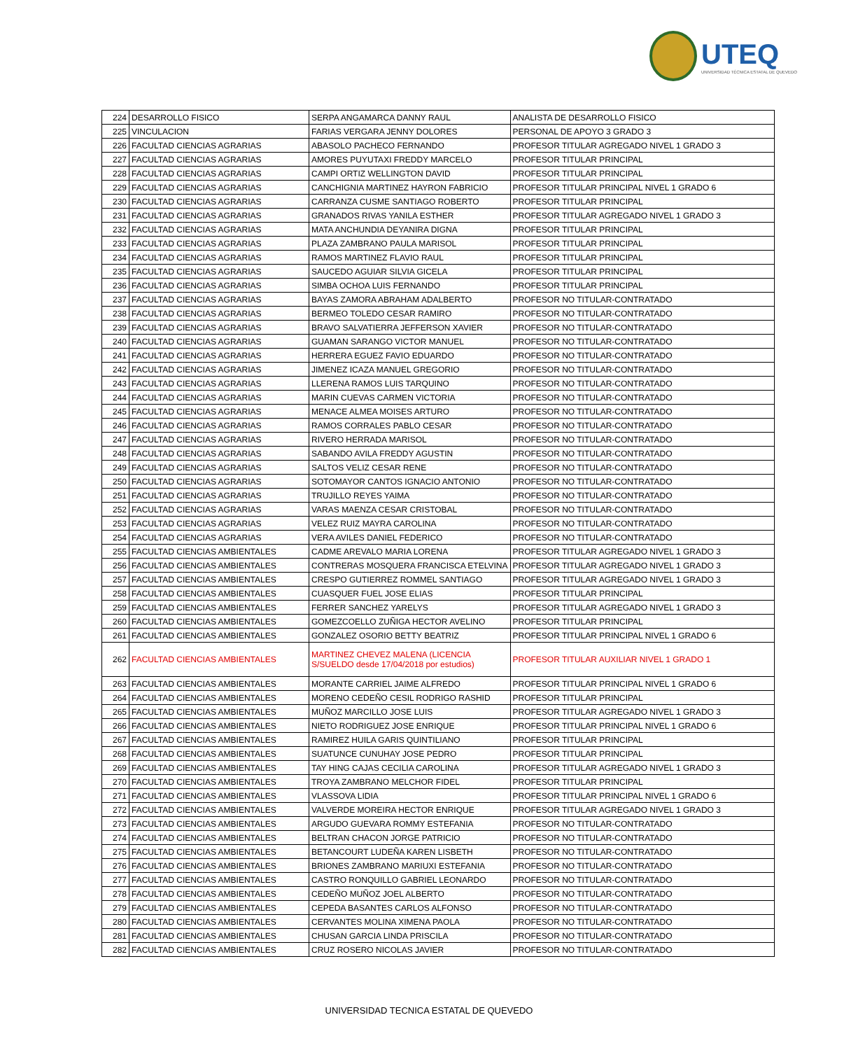UTEQ
UNIVERSIDAD TÉCNICA ESTATAL DE QUEVEDO
| 224 | DESARROLLO FISICO | SERPA ANGAMARCA DANNY RAUL | ANALISTA DE DESARROLLO FISICO |
| 225 | VINCULACION | FARIAS VERGARA JENNY DOLORES | PERSONAL DE APOYO 3 GRADO 3 |
| 226 | FACULTAD CIENCIAS AGRARIAS | ABASOLO PACHECO FERNANDO | PROFESOR TITULAR AGREGADO NIVEL 1 GRADO 3 |
| 227 | FACULTAD CIENCIAS AGRARIAS | AMORES PUYUTAXI FREDDY MARCELO | PROFESOR TITULAR PRINCIPAL |
| 228 | FACULTAD CIENCIAS AGRARIAS | CAMPI ORTIZ WELLINGTON DAVID | PROFESOR TITULAR PRINCIPAL |
| 229 | FACULTAD CIENCIAS AGRARIAS | CANCHIGNIA MARTINEZ HAYRON FABRICIO | PROFESOR TITULAR PRINCIPAL NIVEL 1 GRADO 6 |
| 230 | FACULTAD CIENCIAS AGRARIAS | CARRANZA CUSME SANTIAGO ROBERTO | PROFESOR TITULAR PRINCIPAL |
| 231 | FACULTAD CIENCIAS AGRARIAS | GRANADOS RIVAS YANILA ESTHER | PROFESOR TITULAR AGREGADO NIVEL 1 GRADO 3 |
| 232 | FACULTAD CIENCIAS AGRARIAS | MATA ANCHUNDIA DEYANIRA DIGNA | PROFESOR TITULAR PRINCIPAL |
| 233 | FACULTAD CIENCIAS AGRARIAS | PLAZA ZAMBRANO PAULA MARISOL | PROFESOR TITULAR PRINCIPAL |
| 234 | FACULTAD CIENCIAS AGRARIAS | RAMOS MARTINEZ FLAVIO RAUL | PROFESOR TITULAR PRINCIPAL |
| 235 | FACULTAD CIENCIAS AGRARIAS | SAUCEDO AGUIAR SILVIA GICELA | PROFESOR TITULAR PRINCIPAL |
| 236 | FACULTAD CIENCIAS AGRARIAS | SIMBA OCHOA LUIS FERNANDO | PROFESOR TITULAR PRINCIPAL |
| 237 | FACULTAD CIENCIAS AGRARIAS | BAYAS ZAMORA ABRAHAM ADALBERTO | PROFESOR NO TITULAR-CONTRATADO |
| 238 | FACULTAD CIENCIAS AGRARIAS | BERMEO TOLEDO CESAR RAMIRO | PROFESOR NO TITULAR-CONTRATADO |
| 239 | FACULTAD CIENCIAS AGRARIAS | BRAVO SALVATIERRA JEFFERSON XAVIER | PROFESOR NO TITULAR-CONTRATADO |
| 240 | FACULTAD CIENCIAS AGRARIAS | GUAMAN SARANGO VICTOR MANUEL | PROFESOR NO TITULAR-CONTRATADO |
| 241 | FACULTAD CIENCIAS AGRARIAS | HERRERA EGUEZ FAVIO EDUARDO | PROFESOR NO TITULAR-CONTRATADO |
| 242 | FACULTAD CIENCIAS AGRARIAS | JIMENEZ ICAZA MANUEL GREGORIO | PROFESOR NO TITULAR-CONTRATADO |
| 243 | FACULTAD CIENCIAS AGRARIAS | LLERENA RAMOS LUIS TARQUINO | PROFESOR NO TITULAR-CONTRATADO |
| 244 | FACULTAD CIENCIAS AGRARIAS | MARIN CUEVAS CARMEN VICTORIA | PROFESOR NO TITULAR-CONTRATADO |
| 245 | FACULTAD CIENCIAS AGRARIAS | MENACE ALMEA MOISES ARTURO | PROFESOR NO TITULAR-CONTRATADO |
| 246 | FACULTAD CIENCIAS AGRARIAS | RAMOS CORRALES PABLO CESAR | PROFESOR NO TITULAR-CONTRATADO |
| 247 | FACULTAD CIENCIAS AGRARIAS | RIVERO HERRADA MARISOL | PROFESOR NO TITULAR-CONTRATADO |
| 248 | FACULTAD CIENCIAS AGRARIAS | SABANDO AVILA FREDDY AGUSTIN | PROFESOR NO TITULAR-CONTRATADO |
| 249 | FACULTAD CIENCIAS AGRARIAS | SALTOS VELIZ CESAR RENE | PROFESOR NO TITULAR-CONTRATADO |
| 250 | FACULTAD CIENCIAS AGRARIAS | SOTOMAYOR CANTOS IGNACIO ANTONIO | PROFESOR NO TITULAR-CONTRATADO |
| 251 | FACULTAD CIENCIAS AGRARIAS | TRUJILLO REYES YAIMA | PROFESOR NO TITULAR-CONTRATADO |
| 252 | FACULTAD CIENCIAS AGRARIAS | VARAS MAENZA CESAR CRISTOBAL | PROFESOR NO TITULAR-CONTRATADO |
| 253 | FACULTAD CIENCIAS AGRARIAS | VELEZ RUIZ MAYRA CAROLINA | PROFESOR NO TITULAR-CONTRATADO |
| 254 | FACULTAD CIENCIAS AGRARIAS | VERA AVILES DANIEL FEDERICO | PROFESOR NO TITULAR-CONTRATADO |
| 255 | FACULTAD CIENCIAS AMBIENTALES | CADME AREVALO MARIA LORENA | PROFESOR TITULAR AGREGADO NIVEL 1 GRADO 3 |
| 256 | FACULTAD CIENCIAS AMBIENTALES | CONTRERAS MOSQUERA FRANCISCA ETELVINA | PROFESOR TITULAR AGREGADO NIVEL 1 GRADO 3 |
| 257 | FACULTAD CIENCIAS AMBIENTALES | CRESPO GUTIERREZ ROMMEL SANTIAGO | PROFESOR TITULAR AGREGADO NIVEL 1 GRADO 3 |
| 258 | FACULTAD CIENCIAS AMBIENTALES | CUASQUER FUEL JOSE ELIAS | PROFESOR TITULAR PRINCIPAL |
| 259 | FACULTAD CIENCIAS AMBIENTALES | FERRER SANCHEZ YARELYS | PROFESOR TITULAR AGREGADO NIVEL 1 GRADO 3 |
| 260 | FACULTAD CIENCIAS AMBIENTALES | GOMEZCOELLO ZUÑIGA HECTOR AVELINO | PROFESOR TITULAR PRINCIPAL |
| 261 | FACULTAD CIENCIAS AMBIENTALES | GONZALEZ OSORIO BETTY BEATRIZ | PROFESOR TITULAR PRINCIPAL NIVEL 1 GRADO 6 |
| 262 | FACULTAD CIENCIAS AMBIENTALES | MARTINEZ CHEVEZ MALENA (LICENCIA S/SUELDO desde 17/04/2018 por estudios) | PROFESOR TITULAR AUXILIAR NIVEL 1 GRADO 1 |
| 263 | FACULTAD CIENCIAS AMBIENTALES | MORANTE CARRIEL JAIME ALFREDO | PROFESOR TITULAR PRINCIPAL NIVEL 1 GRADO 6 |
| 264 | FACULTAD CIENCIAS AMBIENTALES | MORENO CEDEÑO CESIL RODRIGO RASHID | PROFESOR TITULAR PRINCIPAL |
| 265 | FACULTAD CIENCIAS AMBIENTALES | MUÑOZ MARCILLO JOSE LUIS | PROFESOR TITULAR AGREGADO NIVEL 1 GRADO 3 |
| 266 | FACULTAD CIENCIAS AMBIENTALES | NIETO RODRIGUEZ JOSE ENRIQUE | PROFESOR TITULAR PRINCIPAL NIVEL 1 GRADO 6 |
| 267 | FACULTAD CIENCIAS AMBIENTALES | RAMIREZ HUILA GARIS QUINTILIANO | PROFESOR TITULAR PRINCIPAL |
| 268 | FACULTAD CIENCIAS AMBIENTALES | SUATUNCE CUNUHAY JOSE PEDRO | PROFESOR TITULAR PRINCIPAL |
| 269 | FACULTAD CIENCIAS AMBIENTALES | TAY HING CAJAS CECILIA CAROLINA | PROFESOR TITULAR AGREGADO NIVEL 1 GRADO 3 |
| 270 | FACULTAD CIENCIAS AMBIENTALES | TROYA ZAMBRANO MELCHOR FIDEL | PROFESOR TITULAR PRINCIPAL |
| 271 | FACULTAD CIENCIAS AMBIENTALES | VLASSOVA LIDIA | PROFESOR TITULAR PRINCIPAL NIVEL 1 GRADO 6 |
| 272 | FACULTAD CIENCIAS AMBIENTALES | VALVERDE MOREIRA HECTOR ENRIQUE | PROFESOR TITULAR AGREGADO NIVEL 1 GRADO 3 |
| 273 | FACULTAD CIENCIAS AMBIENTALES | ARGUDO GUEVARA ROMMY ESTEFANIA | PROFESOR NO TITULAR-CONTRATADO |
| 274 | FACULTAD CIENCIAS AMBIENTALES | BELTRAN CHACON JORGE PATRICIO | PROFESOR NO TITULAR-CONTRATADO |
| 275 | FACULTAD CIENCIAS AMBIENTALES | BETANCOURT LUDEÑA KAREN LISBETH | PROFESOR NO TITULAR-CONTRATADO |
| 276 | FACULTAD CIENCIAS AMBIENTALES | BRIONES ZAMBRANO MARIUXI ESTEFANIA | PROFESOR NO TITULAR-CONTRATADO |
| 277 | FACULTAD CIENCIAS AMBIENTALES | CASTRO RONQUILLO GABRIEL LEONARDO | PROFESOR NO TITULAR-CONTRATADO |
| 278 | FACULTAD CIENCIAS AMBIENTALES | CEDEÑO MUÑOZ JOEL ALBERTO | PROFESOR NO TITULAR-CONTRATADO |
| 279 | FACULTAD CIENCIAS AMBIENTALES | CEPEDA BASANTES CARLOS ALFONSO | PROFESOR NO TITULAR-CONTRATADO |
| 280 | FACULTAD CIENCIAS AMBIENTALES | CERVANTES MOLINA XIMENA PAOLA | PROFESOR NO TITULAR-CONTRATADO |
| 281 | FACULTAD CIENCIAS AMBIENTALES | CHUSAN GARCIA LINDA PRISCILA | PROFESOR NO TITULAR-CONTRATADO |
| 282 | FACULTAD CIENCIAS AMBIENTALES | CRUZ ROSERO NICOLAS JAVIER | PROFESOR NO TITULAR-CONTRATADO |
UNIVERSIDAD TECNICA ESTATAL DE QUEVEDO